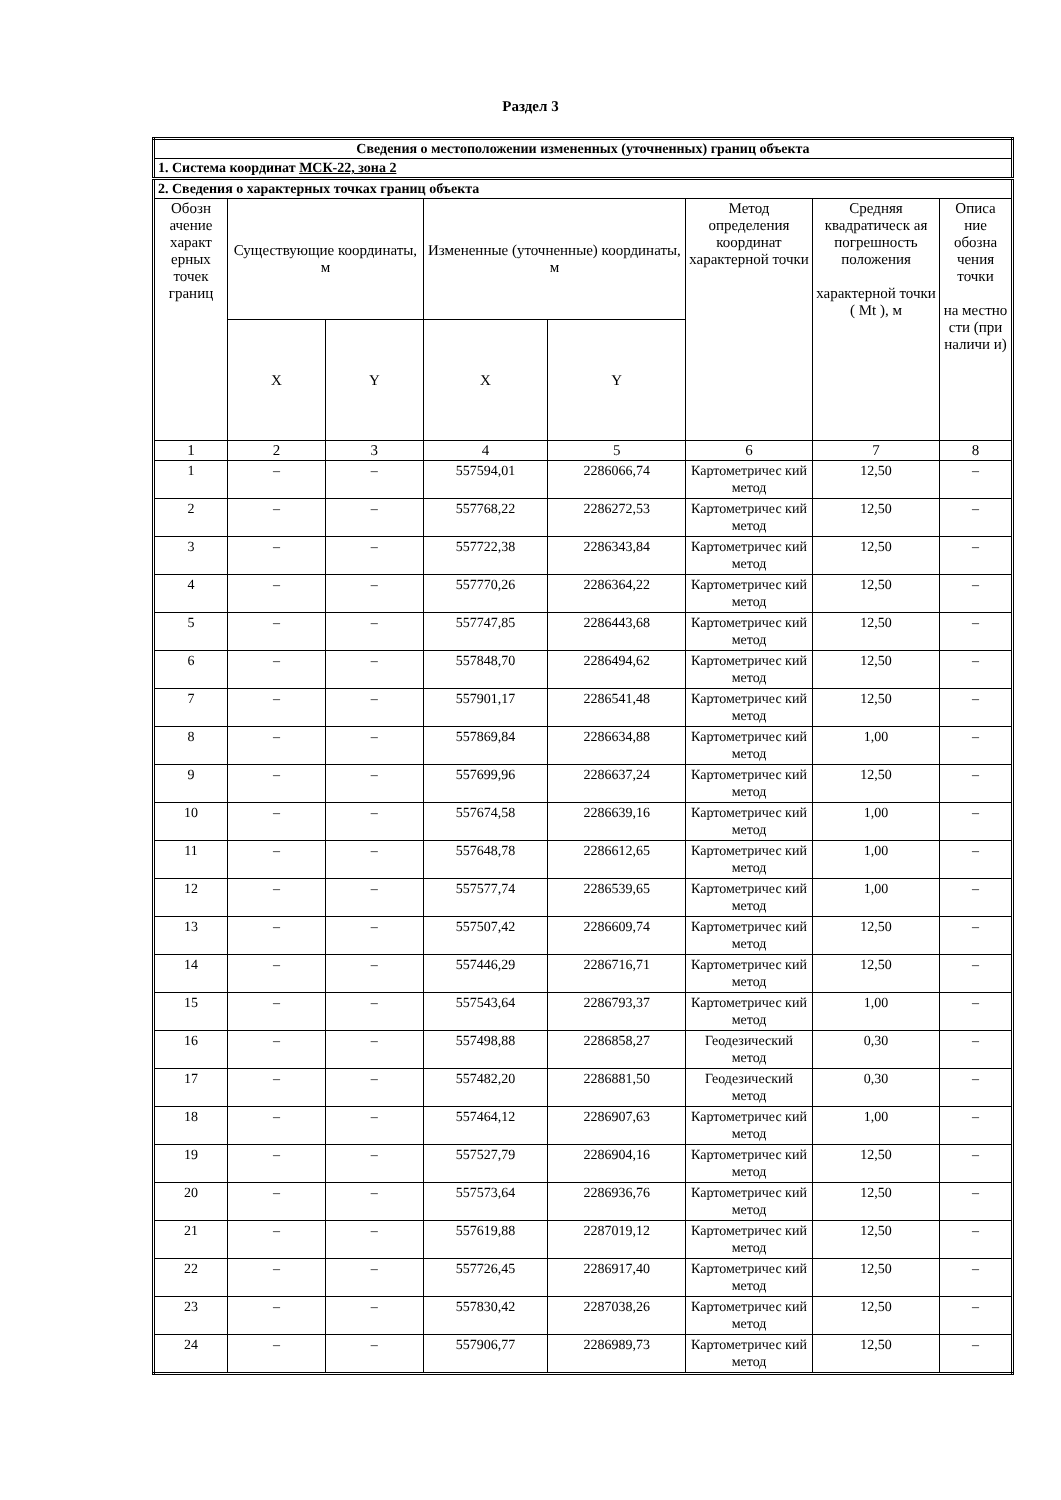Раздел 3
| Сведения о местоположении измененных (уточненных) границ объекта | | | | | | | |
| 1. Система координат МСК-22, зона 2 | | | | | | | |
| 2. Сведения о характерных точках границ объекта | | | | | | | |
| Обозн ачение характ ерных точек границ | Существующие координаты, м | | Измененные (уточненные) координаты, м | | Метод определения координат характерной точки | Средняя квадратическ ая погрешность положения характерной точки ( Mt ), м | Описа ние обозна чения точки на местно сти (при наличи и) |
| | X | Y | X | Y | | | |
| 1 | 2 | 3 | 4 | 5 | 6 | 7 | 8 |
| 1 | – | – | 557594,01 | 2286066,74 | Картометричес кий метод | 12,50 | – |
| 2 | – | – | 557768,22 | 2286272,53 | Картометричес кий метод | 12,50 | – |
| 3 | – | – | 557722,38 | 2286343,84 | Картометричес кий метод | 12,50 | – |
| 4 | – | – | 557770,26 | 2286364,22 | Картометричес кий метод | 12,50 | – |
| 5 | – | – | 557747,85 | 2286443,68 | Картометричес кий метод | 12,50 | – |
| 6 | – | – | 557848,70 | 2286494,62 | Картометричес кий метод | 12,50 | – |
| 7 | – | – | 557901,17 | 2286541,48 | Картометричес кий метод | 12,50 | – |
| 8 | – | – | 557869,84 | 2286634,88 | Картометричес кий метод | 1,00 | – |
| 9 | – | – | 557699,96 | 2286637,24 | Картометричес кий метод | 12,50 | – |
| 10 | – | – | 557674,58 | 2286639,16 | Картометричес кий метод | 1,00 | – |
| 11 | – | – | 557648,78 | 2286612,65 | Картометричес кий метод | 1,00 | – |
| 12 | – | – | 557577,74 | 2286539,65 | Картометричес кий метод | 1,00 | – |
| 13 | – | – | 557507,42 | 2286609,74 | Картометричес кий метод | 12,50 | – |
| 14 | – | – | 557446,29 | 2286716,71 | Картометричес кий метод | 12,50 | – |
| 15 | – | – | 557543,64 | 2286793,37 | Картометричес кий метод | 1,00 | – |
| 16 | – | – | 557498,88 | 2286858,27 | Геодезический метод | 0,30 | – |
| 17 | – | – | 557482,20 | 2286881,50 | Геодезический метод | 0,30 | – |
| 18 | – | – | 557464,12 | 2286907,63 | Картометричес кий метод | 1,00 | – |
| 19 | – | – | 557527,79 | 2286904,16 | Картометричес кий метод | 12,50 | – |
| 20 | – | – | 557573,64 | 2286936,76 | Картометричес кий метод | 12,50 | – |
| 21 | – | – | 557619,88 | 2287019,12 | Картометричес кий метод | 12,50 | – |
| 22 | – | – | 557726,45 | 2286917,40 | Картометричес кий метод | 12,50 | – |
| 23 | – | – | 557830,42 | 2287038,26 | Картометричес кий метод | 12,50 | – |
| 24 | – | – | 557906,77 | 2286989,73 | Картометричес кий метод | 12,50 | – |